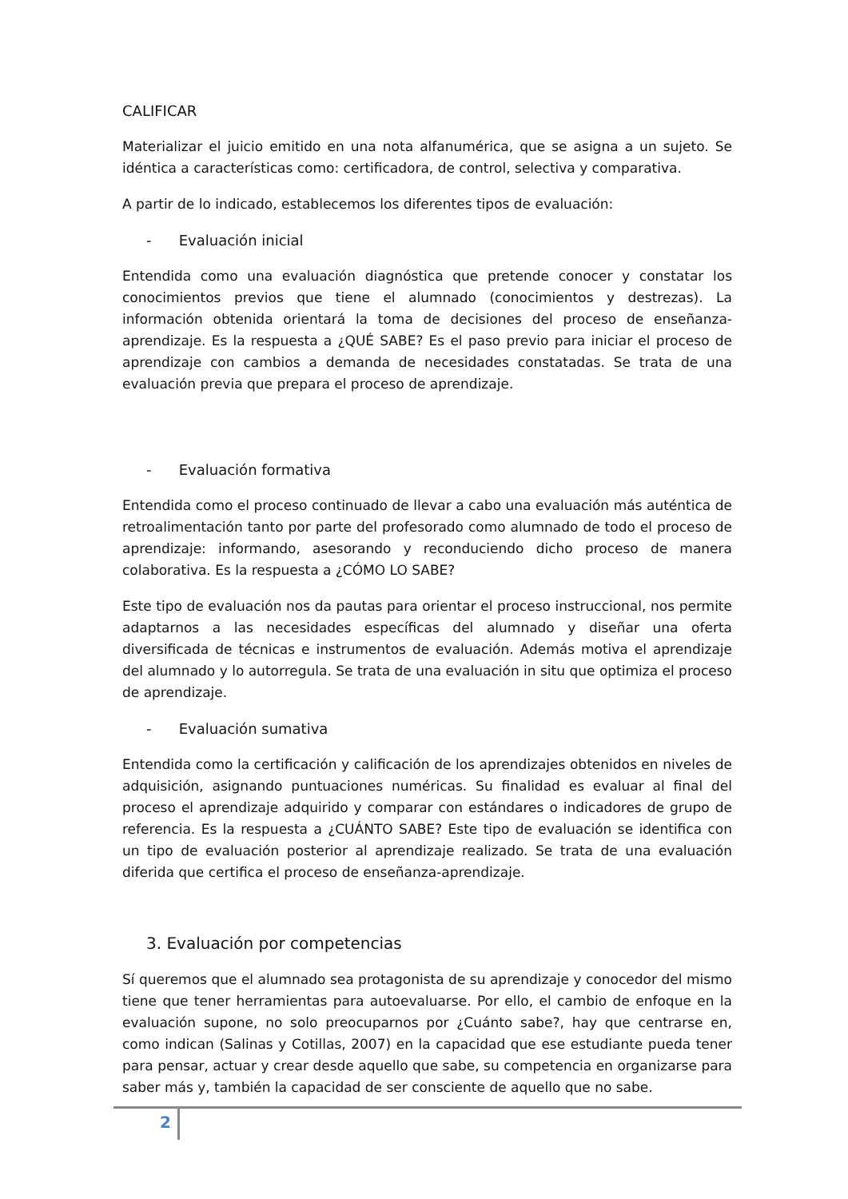CALIFICAR
Materializar el juicio emitido en una nota alfanumérica, que se asigna a un sujeto. Se idéntica a características como: certificadora, de control, selectiva y comparativa.
A partir de lo indicado, establecemos los diferentes tipos de evaluación:
- Evaluación inicial
Entendida como una evaluación diagnóstica que pretende conocer y constatar los conocimientos previos que tiene el alumnado (conocimientos y destrezas). La información obtenida orientará la toma de decisiones del proceso de enseñanza-aprendizaje. Es la respuesta a ¿QUÉ SABE? Es el paso previo para iniciar el proceso de aprendizaje con cambios a demanda de necesidades constatadas. Se trata de una evaluación previa que prepara el proceso de aprendizaje.
- Evaluación formativa
Entendida como el proceso continuado de llevar a cabo una evaluación más auténtica de retroalimentación tanto por parte del profesorado como alumnado de todo el proceso de aprendizaje: informando, asesorando y reconduciendo dicho proceso de manera colaborativa. Es la respuesta a ¿CÓMO LO SABE?
Este tipo de evaluación nos da pautas para orientar el proceso instruccional, nos permite adaptarnos a las necesidades específicas del alumnado y diseñar una oferta diversificada de técnicas e instrumentos de evaluación. Además motiva el aprendizaje del alumnado y lo autorregula. Se trata de una evaluación in situ que optimiza el proceso de aprendizaje.
- Evaluación sumativa
Entendida como la certificación y calificación de los aprendizajes obtenidos en niveles de adquisición, asignando puntuaciones numéricas. Su finalidad es evaluar al final del proceso el aprendizaje adquirido y comparar con estándares o indicadores de grupo de referencia. Es la respuesta a ¿CUÁNTO SABE? Este tipo de evaluación se identifica con un tipo de evaluación posterior al aprendizaje realizado. Se trata de una evaluación diferida que certifica el proceso de enseñanza-aprendizaje.
3. Evaluación por competencias
Sí queremos que el alumnado sea protagonista de su aprendizaje y conocedor del mismo tiene que tener herramientas para autoevaluarse. Por ello, el cambio de enfoque en la evaluación supone, no solo preocuparnos por ¿Cuánto sabe?, hay que centrarse en, como indican (Salinas y Cotillas, 2007) en la capacidad que ese estudiante pueda tener para pensar, actuar y crear desde aquello que sabe, su competencia en organizarse para saber más y, también la capacidad de ser consciente de aquello que no sabe.
2